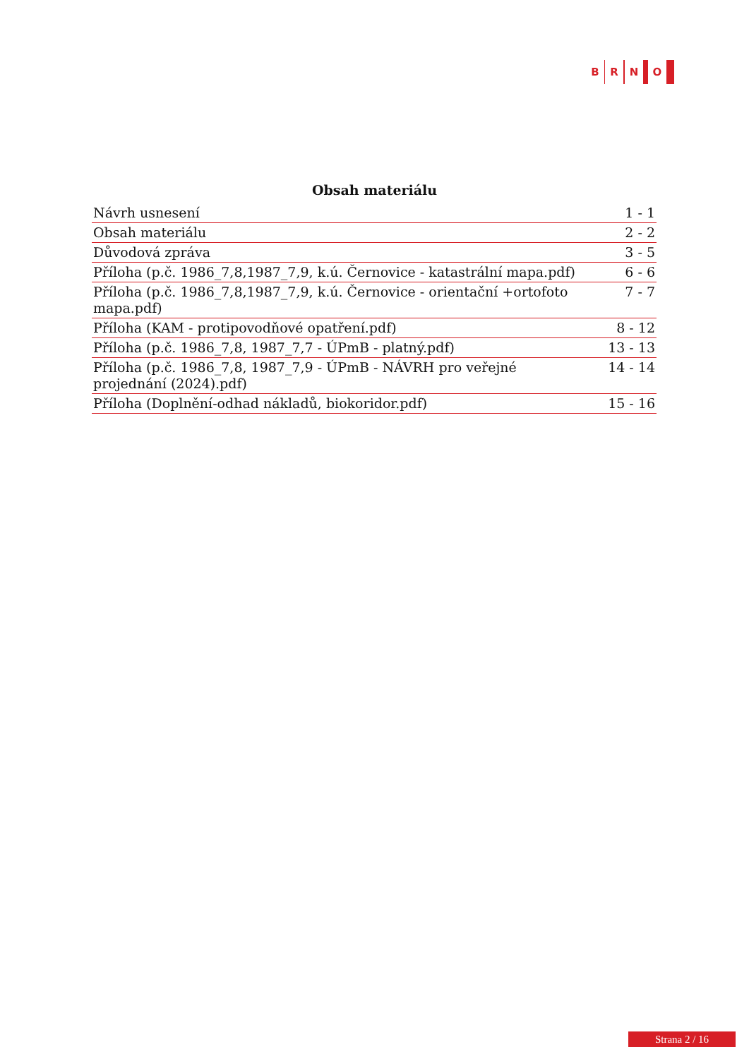B R N O
Obsah materiálu
| Návrh usnesení | 1 - 1 |
| Obsah materiálu | 2 - 2 |
| Důvodová zpráva | 3 - 5 |
| Příloha (p.č. 1986_7,8,1987_7,9, k.ú. Černovice - katastrální mapa.pdf) | 6 - 6 |
| Příloha (p.č. 1986_7,8,1987_7,9, k.ú. Černovice - orientační +ortofoto mapa.pdf) | 7 - 7 |
| Příloha (KAM - protipovodňové opatření.pdf) | 8 - 12 |
| Příloha (p.č. 1986_7,8, 1987_7,7 - ÚPmB - platný.pdf) | 13 - 13 |
| Příloha (p.č. 1986_7,8, 1987_7,9 - ÚPmB - NÁVRH pro veřejné projednání (2024).pdf) | 14 - 14 |
| Příloha (Doplnění-odhad nákladů, biokoridor.pdf) | 15 - 16 |
Strana 2 / 16